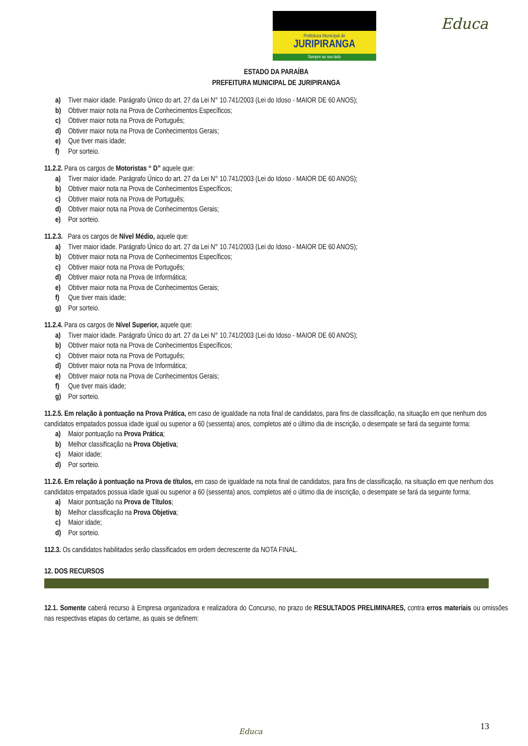Prefeitura Municipal de
JURIPIRANGA
Sempre ao seu lado
Educa
ESTADO DA PARAÍBA
PREFEITURA MUNICIPAL DE JURIPIRANGA
a) Tiver maior idade. Parágrafo Único do art. 27 da Lei N° 10.741/2003 (Lei do Idoso - MAIOR DE 60 ANOS);
b) Obtiver maior nota na Prova de Conhecimentos Específicos;
c) Obtiver maior nota na Prova de Português;
d) Obtiver maior nota na Prova de Conhecimentos Gerais;
e) Que tiver mais idade;
f) Por sorteio.
11.2.2. Para os cargos de Motoristas “ D” aquele que:
a) Tiver maior idade. Parágrafo Único do art. 27 da Lei N° 10.741/2003 (Lei do Idoso - MAIOR DE 60 ANOS);
b) Obtiver maior nota na Prova de Conhecimentos Específicos;
c) Obtiver maior nota na Prova de Português;
d) Obtiver maior nota na Prova de Conhecimentos Gerais;
e) Por sorteio.
11.2.3. Para os cargos de Nível Médio, aquele que:
a) Tiver maior idade. Parágrafo Único do art. 27 da Lei N° 10.741/2003 (Lei do Idoso - MAIOR DE 60 ANOS);
b) Obtiver maior nota na Prova de Conhecimentos Específicos;
c) Obtiver maior nota na Prova de Português;
d) Obtiver maior nota na Prova de Informática;
e) Obtiver maior nota na Prova de Conhecimentos Gerais;
f) Que tiver mais idade;
g) Por sorteio.
11.2.4. Para os cargos de Nível Superior, aquele que:
a) Tiver maior idade. Parágrafo Único do art. 27 da Lei N° 10.741/2003 (Lei do Idoso - MAIOR DE 60 ANOS);
b) Obtiver maior nota na Prova de Conhecimentos Específicos;
c) Obtiver maior nota na Prova de Português;
d) Obtiver maior nota na Prova de Informática;
e) Obtiver maior nota na Prova de Conhecimentos Gerais;
f) Que tiver mais idade;
g) Por sorteio.
11.2.5. Em relação à pontuação na Prova Prática, em caso de igualdade na nota final de candidatos, para fins de classificação, na situação em que nenhum dos candidatos empatados possua idade igual ou superior a 60 (sessenta) anos, completos até o último dia de inscrição, o desempate se fará da seguinte forma:
a) Maior pontuação na Prova Prática;
b) Melhor classificação na Prova Objetiva;
c) Maior idade;
d) Por sorteio.
11.2.6. Em relação à pontuação na Prova de títulos, em caso de igualdade na nota final de candidatos, para fins de classificação, na situação em que nenhum dos candidatos empatados possua idade igual ou superior a 60 (sessenta) anos, completos até o último dia de inscrição, o desempate se fará da seguinte forma:
a) Maior pontuação na Prova de Títulos;
b) Melhor classificação na Prova Objetiva;
c) Maior idade;
d) Por sorteio.
112.3. Os candidatos habilitados serão classificados em ordem decrescente da NOTA FINAL.
12. DOS RECURSOS
12.1. Somente caberá recurso à Empresa organizadora e realizadora do Concurso, no prazo de RESULTADOS PRELIMINARES, contra erros materiais ou omissões nas respectivas etapas do certame, as quais se definem:
13 Educa